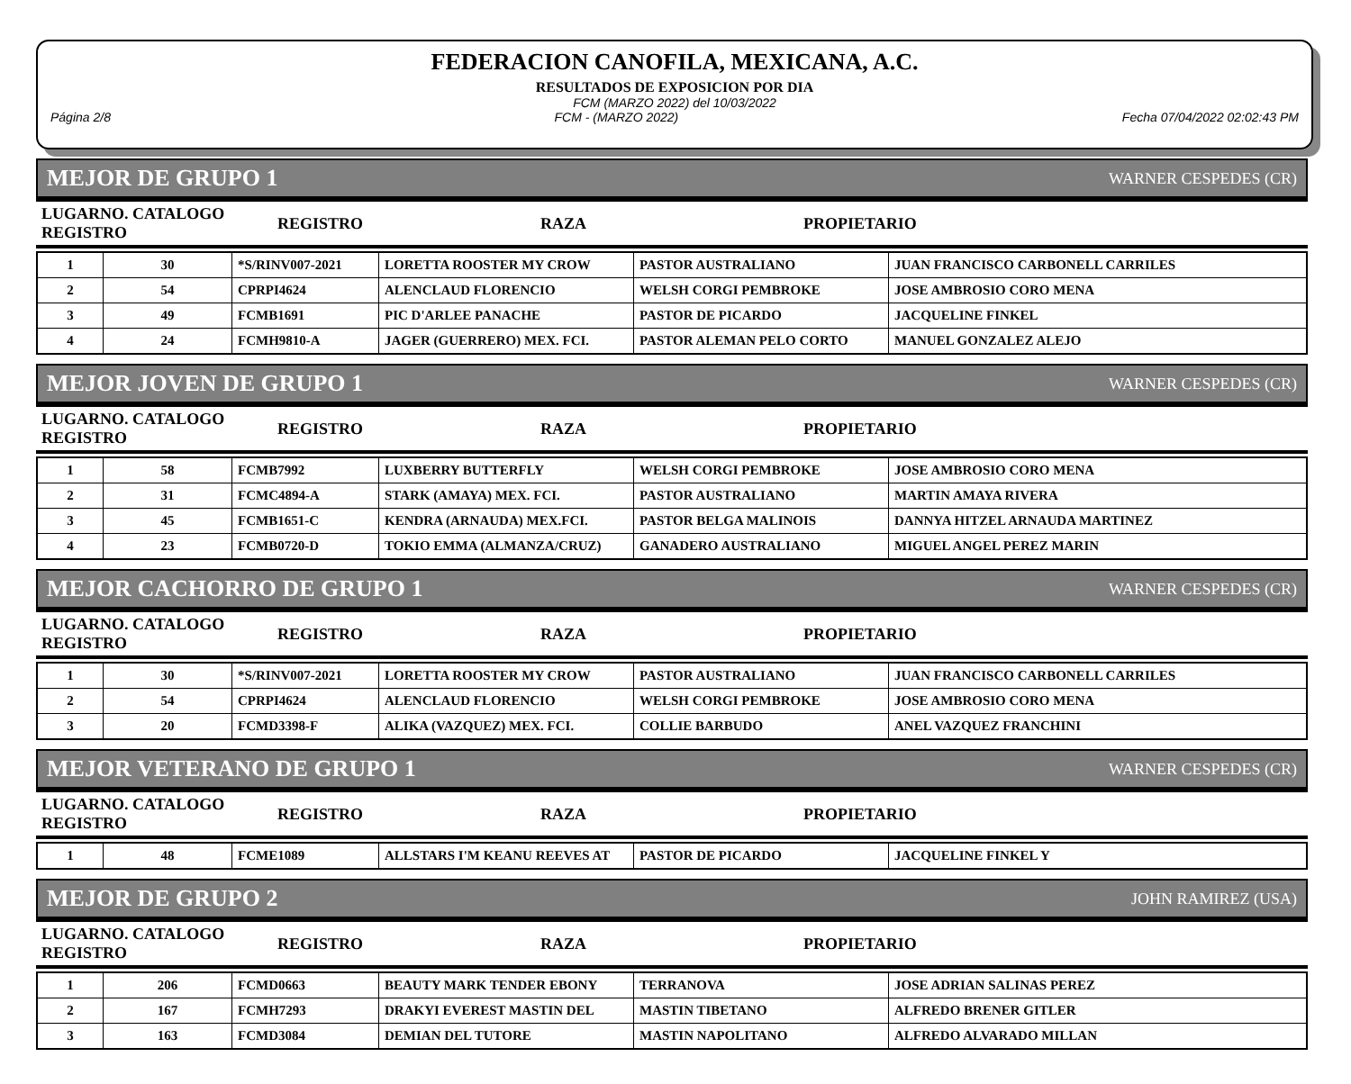FEDERACION CANOFILA, MEXICANA, A.C.
RESULTADOS DE EXPOSICION POR DIA
FCM (MARZO 2022) del 10/03/2022
Página 2/8 FCM - (MARZO 2022) Fecha 07/04/2022 02:02:43 PM
MEJOR DE GRUPO 1 WARNER CESPEDES (CR)
| LUGARNO. CATALOGO REGISTRO | REGISTRO | RAZA | PROPIETARIO |
| --- | --- | --- | --- |
| 1 | 30 | *S/RINV007-2021 | LORETTA ROOSTER MY CROW | PASTOR AUSTRALIANO | JUAN FRANCISCO CARBONELL CARRILES |
| 2 | 54 | CPRPI4624 | ALENCLAUD FLORENCIO | WELSH CORGI PEMBROKE | JOSE AMBROSIO CORO MENA |
| 3 | 49 | FCMB1691 | PIC D'ARLEE PANACHE | PASTOR DE PICARDO | JACQUELINE FINKEL |
| 4 | 24 | FCMH9810-A | JAGER (GUERRERO) MEX. FCI. | PASTOR ALEMAN PELO CORTO | MANUEL GONZALEZ ALEJO |
MEJOR JOVEN DE GRUPO 1 WARNER CESPEDES (CR)
| LUGARNO. CATALOGO REGISTRO | REGISTRO | RAZA | PROPIETARIO |
| --- | --- | --- | --- |
| 1 | 58 | FCMB7992 | LUXBERRY BUTTERFLY | WELSH CORGI PEMBROKE | JOSE AMBROSIO CORO MENA |
| 2 | 31 | FCMC4894-A | STARK (AMAYA) MEX. FCI. | PASTOR AUSTRALIANO | MARTIN AMAYA RIVERA |
| 3 | 45 | FCMB1651-C | KENDRA (ARNAUDA) MEX.FCI. | PASTOR BELGA MALINOIS | DANNYA HITZEL ARNAUDA MARTINEZ |
| 4 | 23 | FCMB0720-D | TOKIO EMMA (ALMANZA/CRUZ) | GANADERO AUSTRALIANO | MIGUEL ANGEL PEREZ MARIN |
MEJOR CACHORRO DE GRUPO 1 WARNER CESPEDES (CR)
| LUGARNO. CATALOGO REGISTRO | REGISTRO | RAZA | PROPIETARIO |
| --- | --- | --- | --- |
| 1 | 30 | *S/RINV007-2021 | LORETTA ROOSTER MY CROW | PASTOR AUSTRALIANO | JUAN FRANCISCO CARBONELL CARRILES |
| 2 | 54 | CPRPI4624 | ALENCLAUD FLORENCIO | WELSH CORGI PEMBROKE | JOSE AMBROSIO CORO MENA |
| 3 | 20 | FCMD3398-F | ALIKA (VAZQUEZ) MEX. FCI. | COLLIE BARBUDO | ANEL VAZQUEZ FRANCHINI |
MEJOR VETERANO DE GRUPO 1 WARNER CESPEDES (CR)
| LUGARNO. CATALOGO REGISTRO | REGISTRO | RAZA | PROPIETARIO |
| --- | --- | --- | --- |
| 1 | 48 | FCME1089 | ALLSTARS I'M KEANU REEVES AT | PASTOR DE PICARDO | JACQUELINE FINKEL Y |
MEJOR DE GRUPO 2 JOHN RAMIREZ (USA)
| LUGARNO. CATALOGO REGISTRO | REGISTRO | RAZA | PROPIETARIO |
| --- | --- | --- | --- |
| 1 | 206 | FCMD0663 | BEAUTY MARK TENDER EBONY | TERRANOVA | JOSE ADRIAN SALINAS PEREZ |
| 2 | 167 | FCMH7293 | DRAKYI EVEREST MASTIN DEL | MASTIN TIBETANO | ALFREDO BRENER GITLER |
| 3 | 163 | FCMD3084 | DEMIAN DEL TUTORE | MASTIN NAPOLITANO | ALFREDO ALVARADO MILLAN |